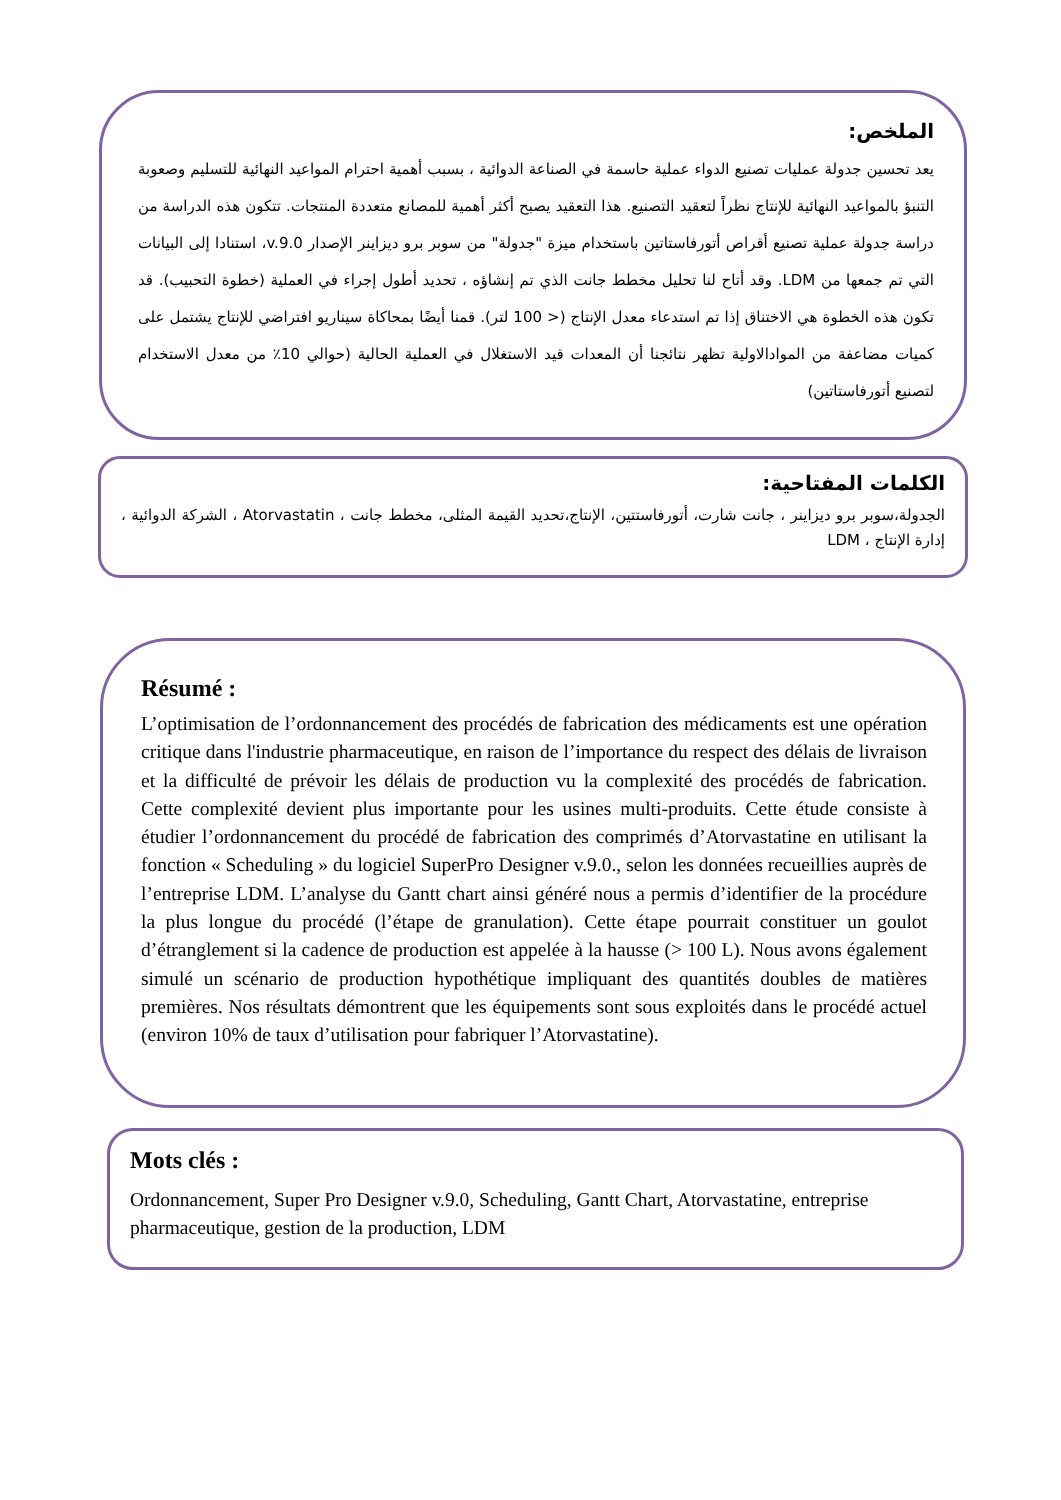الملخص:
يعد تحسين جدولة عمليات تصنيع الدواء عملية حاسمة في الصناعة الدوائية ، بسبب أهمية احترام المواعيد النهائية للتسليم وصعوبة التنبؤ بالمواعيد النهائية للإنتاج نظراً لتعقيد التصنيع. هذا التعقيد يصبح أكثر أهمية للمصانع متعددة المنتجات. تتكون هذه الدراسة من دراسة جدولة عملية تصنيع أقراص أتورفاستاتين باستخدام ميزة "جدولة" من سوبر برو ديزاينر الإصدار v.9.0، استنادا إلى البيانات التي تم جمعها من LDM. وقد أتاح لنا تحليل مخطط جانت الذي تم إنشاؤه ، تحديد أطول إجراء في العملية (خطوة التحبيب). قد تكون هذه الخطوة هي الاختناق إذا تم استدعاء معدل الإنتاج (< 100 لتر). قمنا أيضًا بمحاكاة سيناريو افتراضي للإنتاج يشتمل على كميات مضاعفة من الموادالاولية تظهر نتائجنا أن المعدات قيد الاستغلال في العملية الحالية (حوالي 10٪ من معدل الاستخدام لتصنيع أتورفاستاتين)
الكلمات المفتاحية:
الجدولة،سوبر برو ديزاينر ، جانت شارت، أتورفاستتين، الإنتاج،تحديد القيمة المثلى، مخطط جانت ، Atorvastatin ، الشركة الدوائية ، إدارة الإنتاج ، LDM
Résumé :
L’optimisation de l’ordonnancement des procédés de fabrication des médicaments est une opération critique dans l'industrie pharmaceutique, en raison de l’importance du respect des délais de livraison et la difficulté de prévoir les délais de production vu la complexité des procédés de fabrication. Cette complexité devient plus importante pour les usines multi-produits. Cette étude consiste à étudier l’ordonnancement du procédé de fabrication des comprimés d’Atorvastatine en utilisant la fonction « Scheduling » du logiciel SuperPro Designer v.9.0., selon les données recueillies auprès de l’entreprise LDM. L’analyse du Gantt chart ainsi généré nous a permis d’identifier de la procédure la plus longue du procédé (l’étape de granulation). Cette étape pourrait constituer un goulot d’étranglement si la cadence de production est appelée à la hausse (> 100 L). Nous avons également simulé un scénario de production hypothétique impliquant des quantités doubles de matières premières. Nos résultats démontrent que les équipements sont sous exploités dans le procédé actuel (environ 10% de taux d’utilisation pour fabriquer l’Atorvastatine).
Mots clés :
Ordonnancement, Super Pro Designer v.9.0, Scheduling, Gantt Chart, Atorvastatine, entreprise pharmaceutique, gestion de la production, LDM